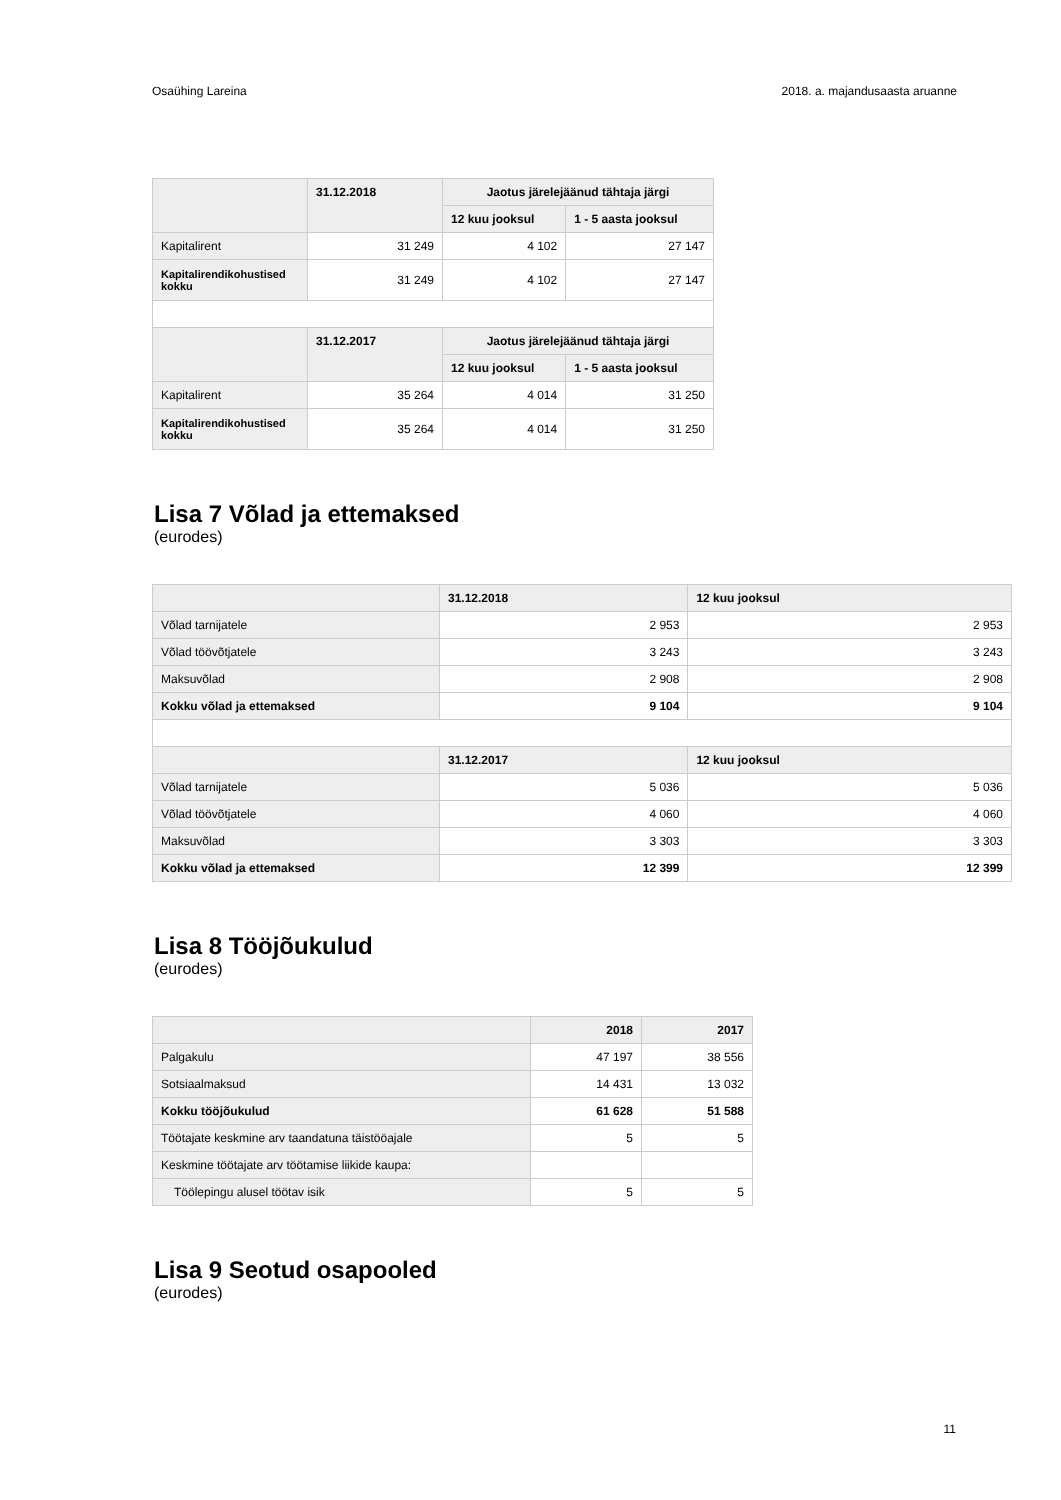Osaühing Lareina 2018. a. majandusaasta aruanne
| | 31.12.2018 | Jaotus järelejäänud tähtaja järgi | |
| --- | --- | --- | --- |
| | | 12 kuu jooksul | 1 - 5 aasta jooksul |
| Kapitalirent | 31 249 | 4 102 | 27 147 |
| Kapitalirendikohustised kokku | 31 249 | 4 102 | 27 147 |
| | 31.12.2017 | Jaotus järelejäänud tähtaja järgi | |
| | | 12 kuu jooksul | 1 - 5 aasta jooksul |
| Kapitalirent | 35 264 | 4 014 | 31 250 |
| Kapitalirendikohustised kokku | 35 264 | 4 014 | 31 250 |
Lisa 7 Võlad ja ettemaksed
(eurodes)
| | 31.12.2018 | 12 kuu jooksul |
| --- | --- | --- |
| Võlad tarnijatele | 2 953 | 2 953 |
| Võlad töövõtjatele | 3 243 | 3 243 |
| Maksuvõlad | 2 908 | 2 908 |
| Kokku võlad ja ettemaksed | 9 104 | 9 104 |
| | 31.12.2017 | 12 kuu jooksul |
| Võlad tarnijatele | 5 036 | 5 036 |
| Võlad töövõtjatele | 4 060 | 4 060 |
| Maksuvõlad | 3 303 | 3 303 |
| Kokku võlad ja ettemaksed | 12 399 | 12 399 |
Lisa 8 Tööjõukulud
(eurodes)
| | 2018 | 2017 |
| --- | --- | --- |
| Palgakulu | 47 197 | 38 556 |
| Sotsiaalmaksud | 14 431 | 13 032 |
| Kokku tööjõukulud | 61 628 | 51 588 |
| Töötajate keskmine arv taandatuna täistööajale | 5 | 5 |
| Keskmine töötajate arv töötamise liikide kaupa: | | |
| Töölepingu alusel töötav isik | 5 | 5 |
Lisa 9 Seotud osapooled
(eurodes)
11